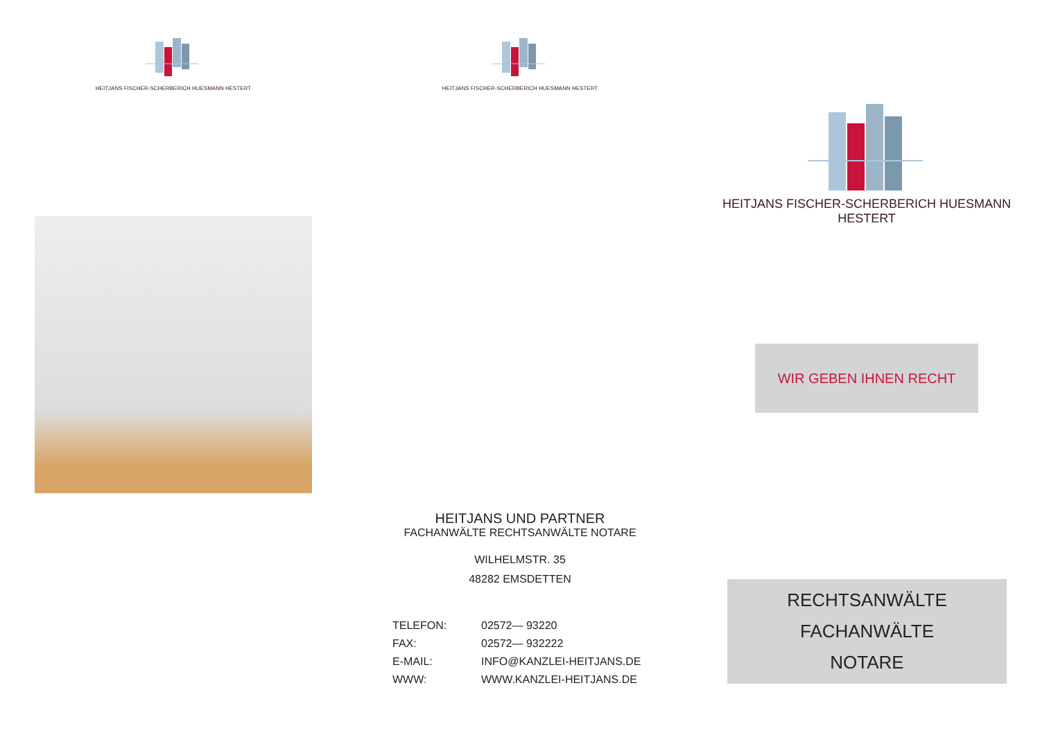HEITJANS FISCHER-SCHERBERICH HUESMANN HESTERT HEITJANS FISCHER-SCHERBERICH HUESMANN HESTERT
HEITJANS UND PARTNER
FACHANWÄLTE RECHTSANWÄLTE NOTARE
WILHELMSTR. 35
48282 EMSDETTEN
| TELEFON: | 02572— 93220 |
| FAX: | 02572— 932222 |
| E-MAIL: | INFO@KANZLEI-HEITJANS.DE |
| WWW: | WWW.KANZLEI-HEITJANS.DE |
HEITJANS FISCHER-SCHERBERICH HUESMANN HESTERT
WIR GEBEN IHNEN RECHT
RECHTSANWÄLTE FACHANWÄLTE
NOTARE